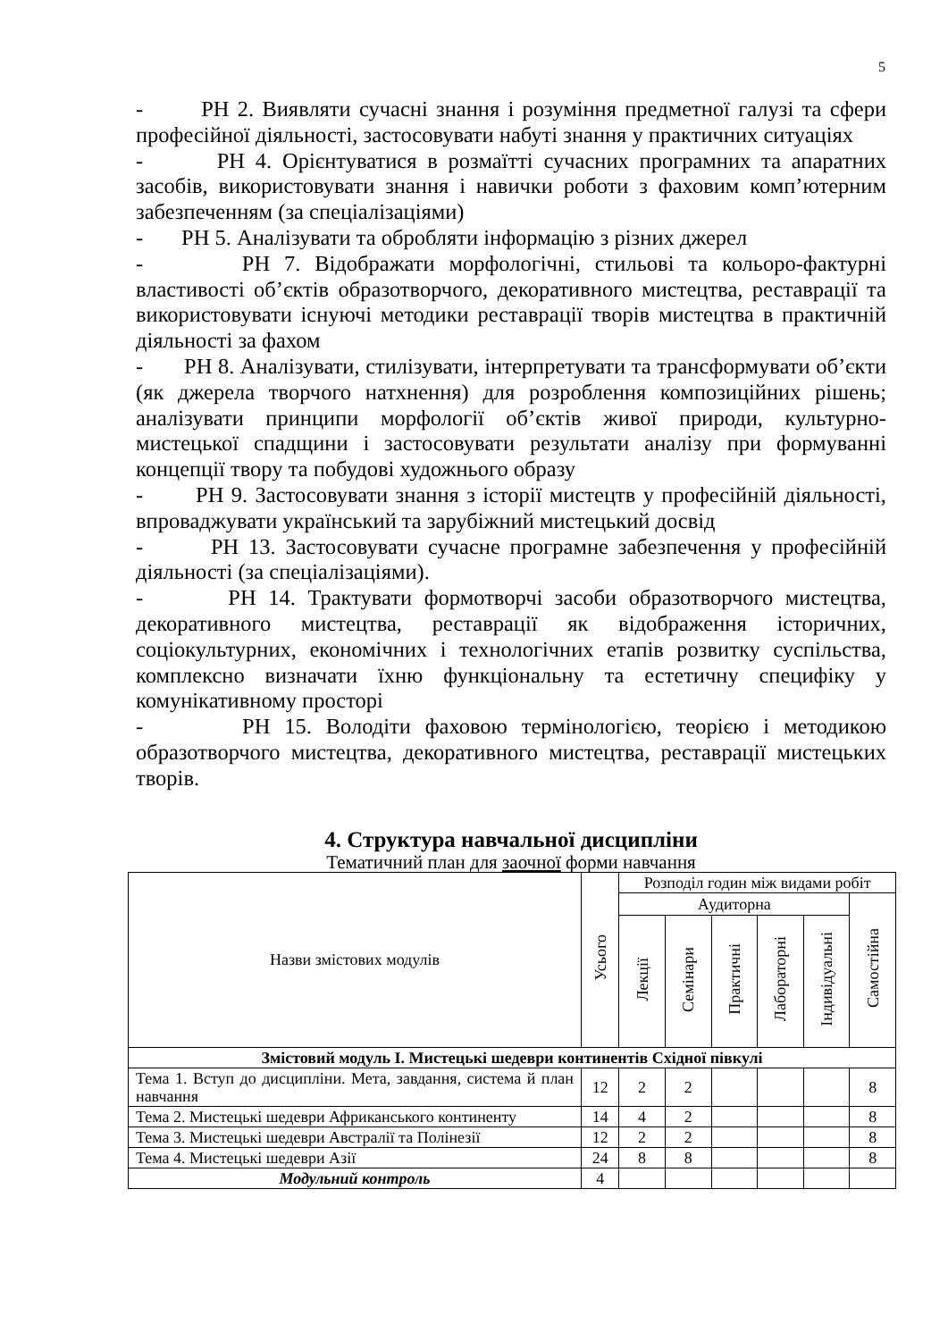5
- РН 2. Виявляти сучасні знання і розуміння предметної галузі та сфери професійної діяльності, застосовувати набуті знання у практичних ситуаціях
- РН 4. Орієнтуватися в розмаїтті сучасних програмних та апаратних засобів, використовувати знання і навички роботи з фаховим комп’ютерним забезпеченням (за спеціалізаціями)
- РН 5. Аналізувати та обробляти інформацію з різних джерел
- РН 7. Відображати морфологічні, стильові та кольоро-фактурні властивості об’єктів образотворчого, декоративного мистецтва, реставрації та використовувати існуючі методики реставрації творів мистецтва в практичній діяльності за фахом
- РН 8. Аналізувати, стилізувати, інтерпретувати та трансформувати об’єкти (як джерела творчого натхнення) для розроблення композиційних рішень; аналізувати принципи морфології об’єктів живої природи, культурно-мистецької спадщини і застосовувати результати аналізу при формуванні концепції твору та побудові художнього образу
- РН 9. Застосовувати знання з історії мистецтв у професійній діяльності, впроваджувати український та зарубіжний мистецький досвід
- РН 13. Застосовувати сучасне програмне забезпечення у професійній діяльності (за спеціалізаціями).
- РН 14. Трактувати формотворчі засоби образотворчого мистецтва, декоративного мистецтва, реставрації як відображення історичних, соціокультурних, економічних і технологічних етапів розвитку суспільства, комплексно визначати їхню функціональну та естетичну специфіку у комунікативному просторі
- РН 15. Володіти фаховою термінологією, теорією і методикою образотворчого мистецтва, декоративного мистецтва, реставрації мистецьких творів.
4. Структура навчальної дисципліни
Тематичний план для заочної форми навчання
| Назви змістових модулів | Усього | Розподіл годин між видами робіт | | | | | |
| | | Аудиторна | | | | | Самостійна |
| | | Лекції | Семінари | Практичні | Лабораторні | Індивідуальні | |
| Змістовий модуль І. Мистецькі шедеври континентів Східної півкулі | | | | | | | |
| Тема 1. Вступ до дисципліни. Мета, завдання, система й план навчання | 12 | 2 | 2 | | | | 8 |
| Тема 2. Мистецькі шедеври Африканського континенту | 14 | 4 | 2 | | | | 8 |
| Тема 3. Мистецькі шедеври Австралії та Полінезії | 12 | 2 | 2 | | | | 8 |
| Тема 4. Мистецькі шедеври Азії | 24 | 8 | 8 | | | | 8 |
| Модульний контроль | 4 | | | | | | |